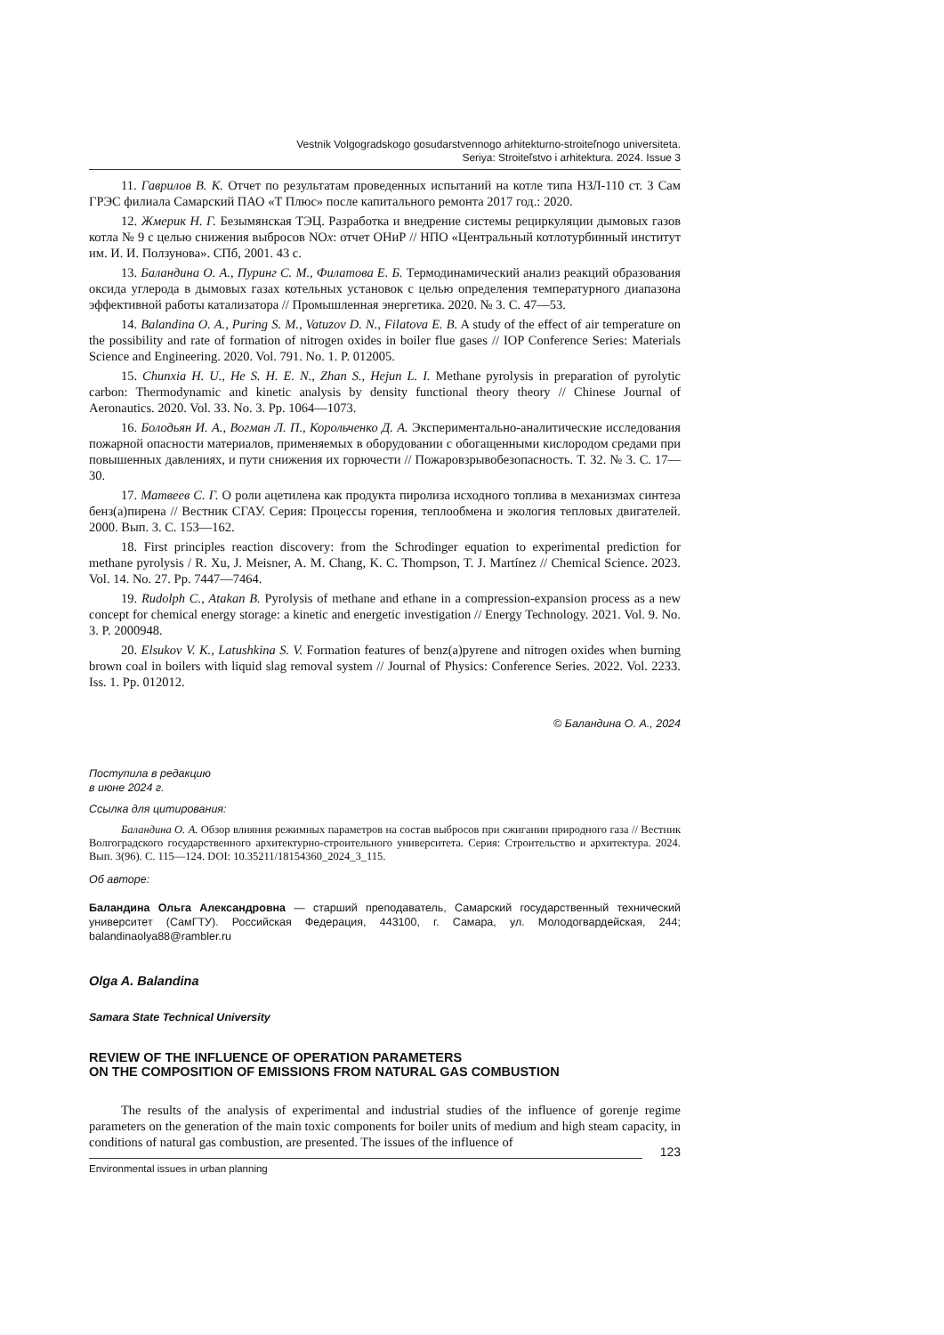Vestnik Volgogradskogo gosudarstvennogo arhitekturno-stroiteľnogo universiteta.
Seriya: Stroiteľstvo i arhitektura. 2024. Issue 3
11. Гаврилов В. К. Отчет по результатам проведенных испытаний на котле типа НЗЛ-110 ст. 3 Сам ГРЭС филиала Самарский ПАО «Т Плюс» после капитального ремонта 2017 год.: 2020.
12. Жмерик Н. Г. Безымянская ТЭЦ. Разработка и внедрение системы рециркуляции дымовых газов котла № 9 с целью снижения выбросов NOx: отчет ОНиР // НПО «Центральный котлотурбинный институт им. И. И. Ползунова». СПб, 2001. 43 с.
13. Баландина О. А., Пуринг С. М., Филатова Е. Б. Термодинамический анализ реакций образования оксида углерода в дымовых газах котельных установок с целью определения температурного диапазона эффективной работы катализатора // Промышленная энергетика. 2020. № 3. С. 47—53.
14. Balandina O. A., Puring S. M., Vatuzov D. N., Filatova E. B. A study of the effect of air temperature on the possibility and rate of formation of nitrogen oxides in boiler flue gases // IOP Conference Series: Materials Science and Engineering. 2020. Vol. 791. No. 1. P. 012005.
15. Chunxia H. U., He S. H. E. N., Zhan S., Hejun L. I. Methane pyrolysis in preparation of pyrolytic carbon: Thermodynamic and kinetic analysis by density functional theory theory // Chinese Journal of Aeronautics. 2020. Vol. 33. No. 3. Pp. 1064—1073.
16. Болодьян И. А., Вогман Л. П., Корольченко Д. А. Экспериментально-аналитические исследования пожарной опасности материалов, применяемых в оборудовании с обогащенными кислородом средами при повышенных давлениях, и пути снижения их горючести // Пожаровзрывобезопасность. Т. 32. № 3. С. 17—30.
17. Матвеев С. Г. О роли ацетилена как продукта пиролиза исходного топлива в механизмах синтеза бенз(а)пирена // Вестник СГАУ. Серия: Процессы горения, теплообмена и экология тепловых двигателей. 2000. Вып. 3. С. 153—162.
18. First principles reaction discovery: from the Schrodinger equation to experimental prediction for methane pyrolysis / R. Xu, J. Meisner, A. M. Chang, K. C. Thompson, T. J. Martínez // Chemical Science. 2023. Vol. 14. No. 27. Pp. 7447—7464.
19. Rudolph C., Atakan B. Pyrolysis of methane and ethane in a compression-expansion process as a new concept for chemical energy storage: a kinetic and energetic investigation // Energy Technology. 2021. Vol. 9. No. 3. P. 2000948.
20. Elsukov V. K., Latushkina S. V. Formation features of benz(a)pyrene and nitrogen oxides when burning brown coal in boilers with liquid slag removal system // Journal of Physics: Conference Series. 2022. Vol. 2233. Iss. 1. Pp. 012012.
© Баландина О. А., 2024
Поступила в редакцию
в июне 2024 г.
Ссылка для цитирования:
Баландина О. А. Обзор влияния режимных параметров на состав выбросов при сжигании природного газа // Вестник Волгоградского государственного архитектурно-строительного университета. Серия: Строительство и архитектура. 2024. Вып. 3(96). С. 115—124. DOI: 10.35211/18154360_2024_3_115.
Об авторе:
Баландина Ольга Александровна — старший преподаватель, Самарский государственный технический университет (СамГТУ). Российская Федерация, 443100, г. Самара, ул. Молодогвардейская, 244; balandinaolya88@rambler.ru
Olga A. Balandina
Samara State Technical University
REVIEW OF THE INFLUENCE OF OPERATION PARAMETERS
ON THE COMPOSITION OF EMISSIONS FROM NATURAL GAS COMBUSTION
The results of the analysis of experimental and industrial studies of the influence of gorenje regime parameters on the generation of the main toxic components for boiler units of medium and high steam capacity, in conditions of natural gas combustion, are presented. The issues of the influence of
123
Environmental issues in urban planning